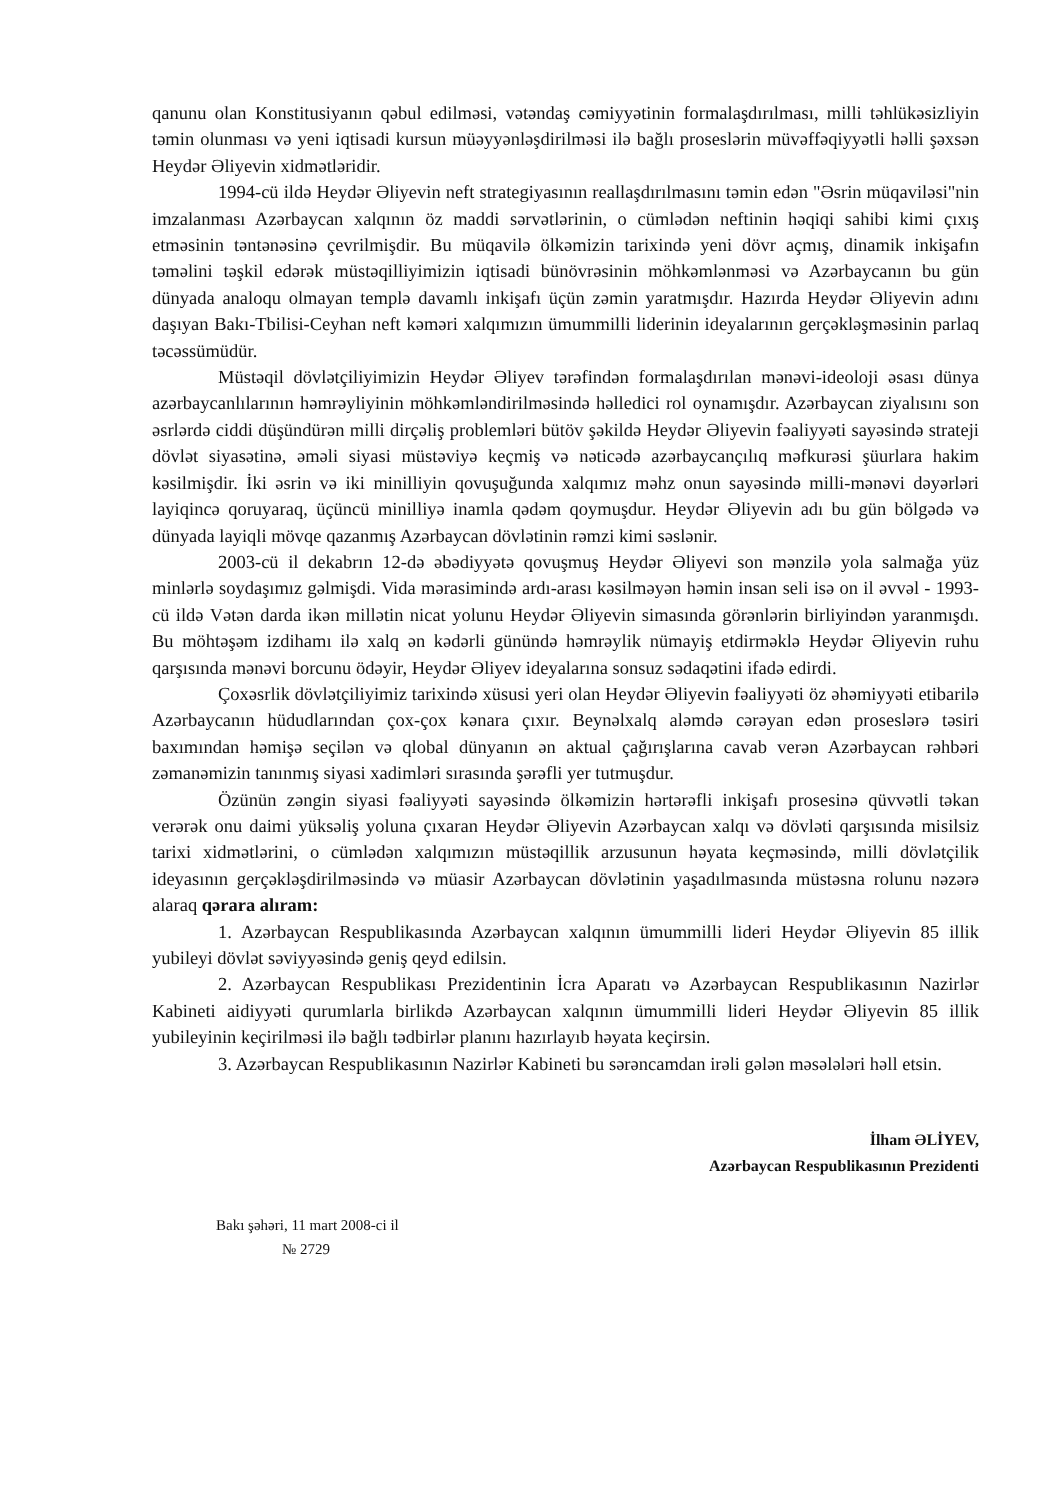qanunu olan Konstitusiyanın qəbul edilməsi, vətəndaş cəmiyyətinin formalaşdırılması, milli təhlükəsizliyin təmin olunması və yeni iqtisadi kursun müəyyənləşdirilməsi ilə bağlı proseslərin müvəffəqiyyətli həlli şəxsən Heydər Əliyevin xidmətləridir.
1994-cü ildə Heydər Əliyevin neft strategiyasının reallaşdırılmasını təmin edən "Əsrin müqaviləsi"nin imzalanması Azərbaycan xalqının öz maddi sərvətlərinin, o cümlədən neftinin həqiqi sahibi kimi çıxış etməsinin təntənəsinə çevrilmişdir. Bu müqavilə ölkəmizin tarixində yeni dövr açmış, dinamik inkişafın təməlini təşkil edərək müstəqilliyimizin iqtisadi bünövrəsinin möhkəmlənməsi və Azərbaycanın bu gün dünyada analoqu olmayan templə davamlı inkişafı üçün zəmin yaratmışdır. Hazırda Heydər Əliyevin adını daşıyan Bakı-Tbilisi-Ceyhan neft kəməri xalqımızın ümummilli liderinin ideyalarının gerçəkləşməsinin parlaq təcəssümüdür.
Müstəqil dövlətçiliyimizin Heydər Əliyev tərəfindən formalaşdırılan mənəvi-ideoloji əsası dünya azərbaycanlılarının həmrəyliyinin möhkəmləndirilməsində həlledici rol oynamışdır. Azərbaycan ziyalısını son əsrlərdə ciddi düşündürən milli dirçəliş problemləri bütöv şəkildə Heydər Əliyevin fəaliyyəti sayəsində strateji dövlət siyasətinə, əməli siyasi müstəviyə keçmiş və nəticədə azərbaycançılıq məfkurəsi şüurlara hakim kəsilmişdir. İki əsrin və iki minilliyin qovuşuğunda xalqımız məhz onun sayəsində milli-mənəvi dəyərləri layiqincə qoruyaraq, üçüncü minilliyə inamla qədəm qoymuşdur. Heydər Əliyevin adı bu gün bölgədə və dünyada layiqli mövqe qazanmış Azərbaycan dövlətinin rəmzi kimi səslənir.
2003-cü il dekabrın 12-də əbədiyyətə qovuşmuş Heydər Əliyevi son mənzilə yola salmağa yüz minlərlə soydaşımız gəlmişdi. Vida mərasimində ardı-arası kəsilməyən həmin insan seli isə on il əvvəl - 1993-cü ildə Vətən darda ikən millətin nicat yolunu Heydər Əliyevin simasında görənlərin birliyindən yaranmışdı. Bu möhtəşəm izdihamı ilə xalq ən kədərli günündə həmrəylik nümayiş etdirməklə Heydər Əliyevin ruhu qarşısında mənəvi borcunu ödəyir, Heydər Əliyev ideyalarına sonsuz sədaqətini ifadə edirdi.
Çoxəsrlik dövlətçiliyimiz tarixində xüsusi yeri olan Heydər Əliyevin fəaliyyəti öz əhəmiyyəti etibarilə Azərbaycanın hüdudlarından çox-çox kənara çıxır. Beynəlxalq aləmdə cərəyan edən proseslərə təsiri baxımından həmişə seçilən və qlobal dünyanın ən aktual çağırışlarına cavab verən Azərbaycan rəhbəri zəmanəmizin tanınmış siyasi xadimləri sırasında şərəfli yer tutmuşdur.
Özünün zəngin siyasi fəaliyyəti sayəsində ölkəmizin hərtərəfli inkişafı prosesinə qüvvətli təkan verərək onu daimi yüksəliş yoluna çıxaran Heydər Əliyevin Azərbaycan xalqı və dövləti qarşısında misilsiz tarixi xidmətlərini, o cümlədən xalqımızın müstəqillik arzusunun həyata keçməsində, milli dövlətçilik ideyasının gerçəkləşdirilməsində və müasir Azərbaycan dövlətinin yaşadılmasında müstəsna rolunu nəzərə alaraq qərara alıram:
1. Azərbaycan Respublikasında Azərbaycan xalqının ümummilli lideri Heydər Əliyevin 85 illik yubileyi dövlət səviyyəsində geniş qeyd edilsin.
2. Azərbaycan Respublikası Prezidentinin İcra Aparatı və Azərbaycan Respublikasının Nazirlər Kabineti aidiyyəti qurumlarla birlikdə Azərbaycan xalqının ümummilli lideri Heydər Əliyevin 85 illik yubileyinin keçirilməsi ilə bağlı tədbirlər planını hazırlayıb həyata keçirsin.
3. Azərbaycan Respublikasının Nazirlər Kabineti bu sərəncamdan irəli gələn məsələləri həll etsin.
İlham ƏLİYEV,
Azərbaycan Respublikasının Prezidenti
Bakı şəhəri, 11 mart 2008-ci il
№ 2729